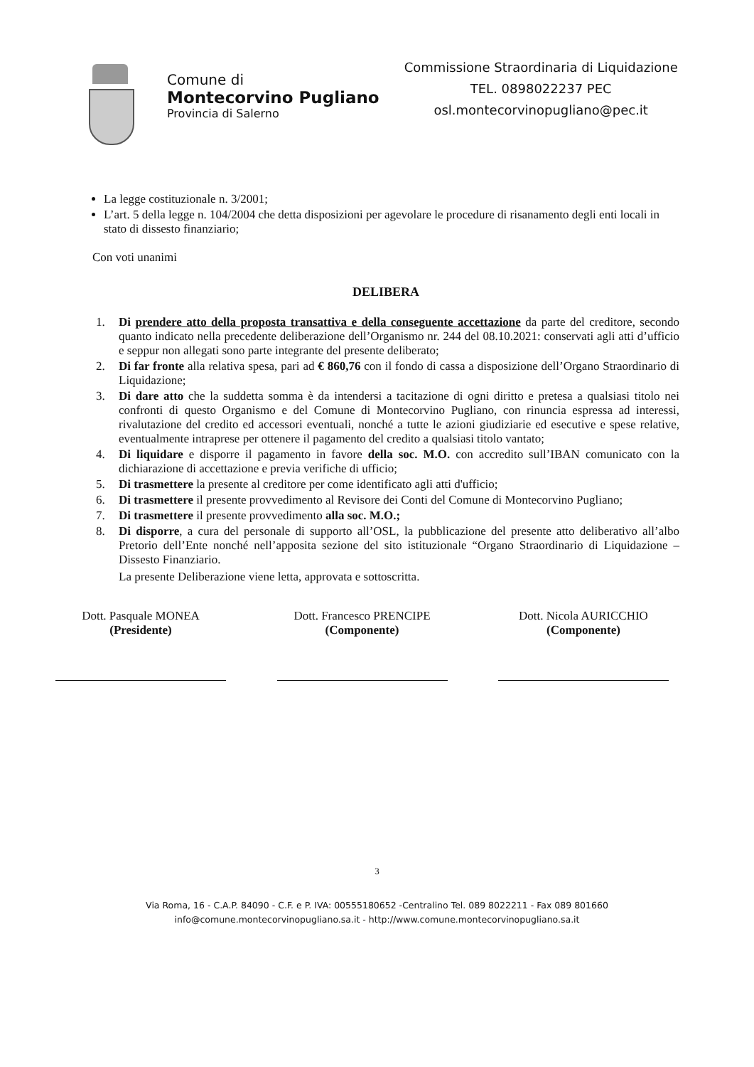Comune di
Montecorvino Pugliano
Provincia di Salerno
Commissione Straordinaria di Liquidazione
TEL. 0898022237 PEC
osl.montecorvinopugliano@pec.it
La legge costituzionale n. 3/2001;
L’art. 5 della legge n. 104/2004 che detta disposizioni per agevolare le procedure di risanamento degli enti locali in stato di dissesto finanziario;
Con voti unanimi
DELIBERA
1. Di prendere atto della proposta transattiva e della conseguente accettazione da parte del creditore, secondo quanto indicato nella precedente deliberazione dell’Organismo nr. 244 del 08.10.2021: conservati agli atti d’ufficio e seppur non allegati sono parte integrante del presente deliberato;
2. Di far fronte alla relativa spesa, pari ad € 860,76 con il fondo di cassa a disposizione dell’Organo Straordinario di Liquidazione;
3. Di dare atto che la suddetta somma è da intendersi a tacitazione di ogni diritto e pretesa a qualsiasi titolo nei confronti di questo Organismo e del Comune di Montecorvino Pugliano, con rinuncia espressa ad interessi, rivalutazione del credito ed accessori eventuali, nonché a tutte le azioni giudiziarie ed esecutive e spese relative, eventualmente intraprese per ottenere il pagamento del credito a qualsiasi titolo vantato;
4. Di liquidare e disporre il pagamento in favore della soc. M.O. con accredito sull’IBAN comunicato con la dichiarazione di accettazione e previa verifiche di ufficio;
5. Di trasmettere la presente al creditore per come identificato agli atti d'ufficio;
6. Di trasmettere il presente provvedimento al Revisore dei Conti del Comune di Montecorvino Pugliano;
7. Di trasmettere il presente provvedimento alla soc. M.O.;
8. Di disporre, a cura del personale di supporto all’OSL, la pubblicazione del presente atto deliberativo all’albo Pretorio dell’Ente nonché nell’apposita sezione del sito istituzionale “Organo Straordinario di Liquidazione – Dissesto Finanziario.
La presente Deliberazione viene letta, approvata e sottoscritta.
Dott. Pasquale MONEA
(Presidente)
Dott. Francesco PRENCIPE
(Componente)
Dott. Nicola AURICCHIO
(Componente)
3
Via Roma, 16 - C.A.P. 84090 - C.F. e P. IVA: 00555180652 -Centralino Tel. 089 8022211 - Fax 089 801660
info@comune.montecorvinopugliano.sa.it - http://www.comune.montecorvinopugliano.sa.it